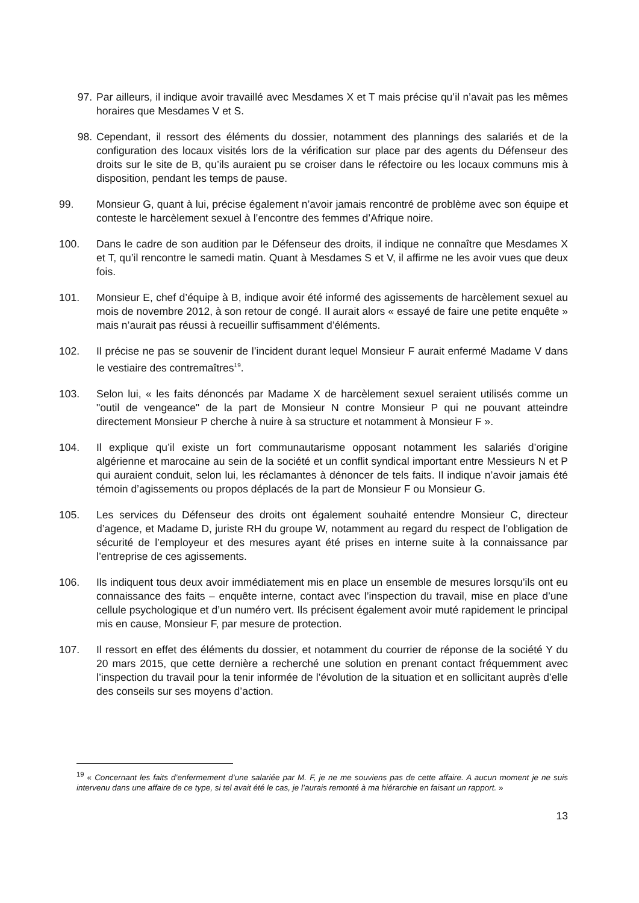97. Par ailleurs, il indique avoir travaillé avec Mesdames X et T mais précise qu’il n’avait pas les mêmes horaires que Mesdames V et S.
98. Cependant, il ressort des éléments du dossier, notamment des plannings des salariés et de la configuration des locaux visités lors de la vérification sur place par des agents du Défenseur des droits sur le site de B, qu’ils auraient pu se croiser dans le réfectoire ou les locaux communs mis à disposition, pendant les temps de pause.
99. Monsieur G, quant à lui, précise également n’avoir jamais rencontré de problème avec son équipe et conteste le harcèlement sexuel à l’encontre des femmes d’Afrique noire.
100. Dans le cadre de son audition par le Défenseur des droits, il indique ne connaître que Mesdames X et T, qu’il rencontre le samedi matin. Quant à Mesdames S et V, il affirme ne les avoir vues que deux fois.
101. Monsieur E, chef d’équipe à B, indique avoir été informé des agissements de harcèlement sexuel au mois de novembre 2012, à son retour de congé. Il aurait alors « essayé de faire une petite enquête » mais n’aurait pas réussi à recueillir suffisamment d’éléments.
102. Il précise ne pas se souvenir de l’incident durant lequel Monsieur F aurait enfermé Madame V dans le vestiaire des contremaîtres<sup>19</sup>.
103. Selon lui, « les faits dénoncés par Madame X de harcèlement sexuel seraient utilisés comme un "outil de vengeance" de la part de Monsieur N contre Monsieur P qui ne pouvant atteindre directement Monsieur P cherche à nuire à sa structure et notamment à Monsieur F ».
104. Il explique qu’il existe un fort communautarisme opposant notamment les salariés d’origine algérienne et marocaine au sein de la société et un conflit syndical important entre Messieurs N et P qui auraient conduit, selon lui, les réclamantes à dénoncer de tels faits. Il indique n’avoir jamais été témoin d’agissements ou propos déplacés de la part de Monsieur F ou Monsieur G.
105. Les services du Défenseur des droits ont également souhaité entendre Monsieur C, directeur d’agence, et Madame D, juriste RH du groupe W, notamment au regard du respect de l’obligation de sécurité de l’employeur et des mesures ayant été prises en interne suite à la connaissance par l’entreprise de ces agissements.
106. Ils indiquent tous deux avoir immédiatement mis en place un ensemble de mesures lorsqu’ils ont eu connaissance des faits – enquête interne, contact avec l’inspection du travail, mise en place d’une cellule psychologique et d’un numéro vert. Ils précisent également avoir muté rapidement le principal mis en cause, Monsieur F, par mesure de protection.
107. Il ressort en effet des éléments du dossier, et notamment du courrier de réponse de la société Y du 20 mars 2015, que cette dernière a recherché une solution en prenant contact fréquemment avec l’inspection du travail pour la tenir informée de l’évolution de la situation et en sollicitant auprès d’elle des conseils sur ses moyens d’action.
<sup>19</sup> « Concernant les faits d’enfermement d’une salariée par M. F, je ne me souviens pas de cette affaire. A aucun moment je ne suis intervenu dans une affaire de ce type, si tel avait été le cas, je l’aurais remonté à ma hiérarchie en faisant un rapport. »
13